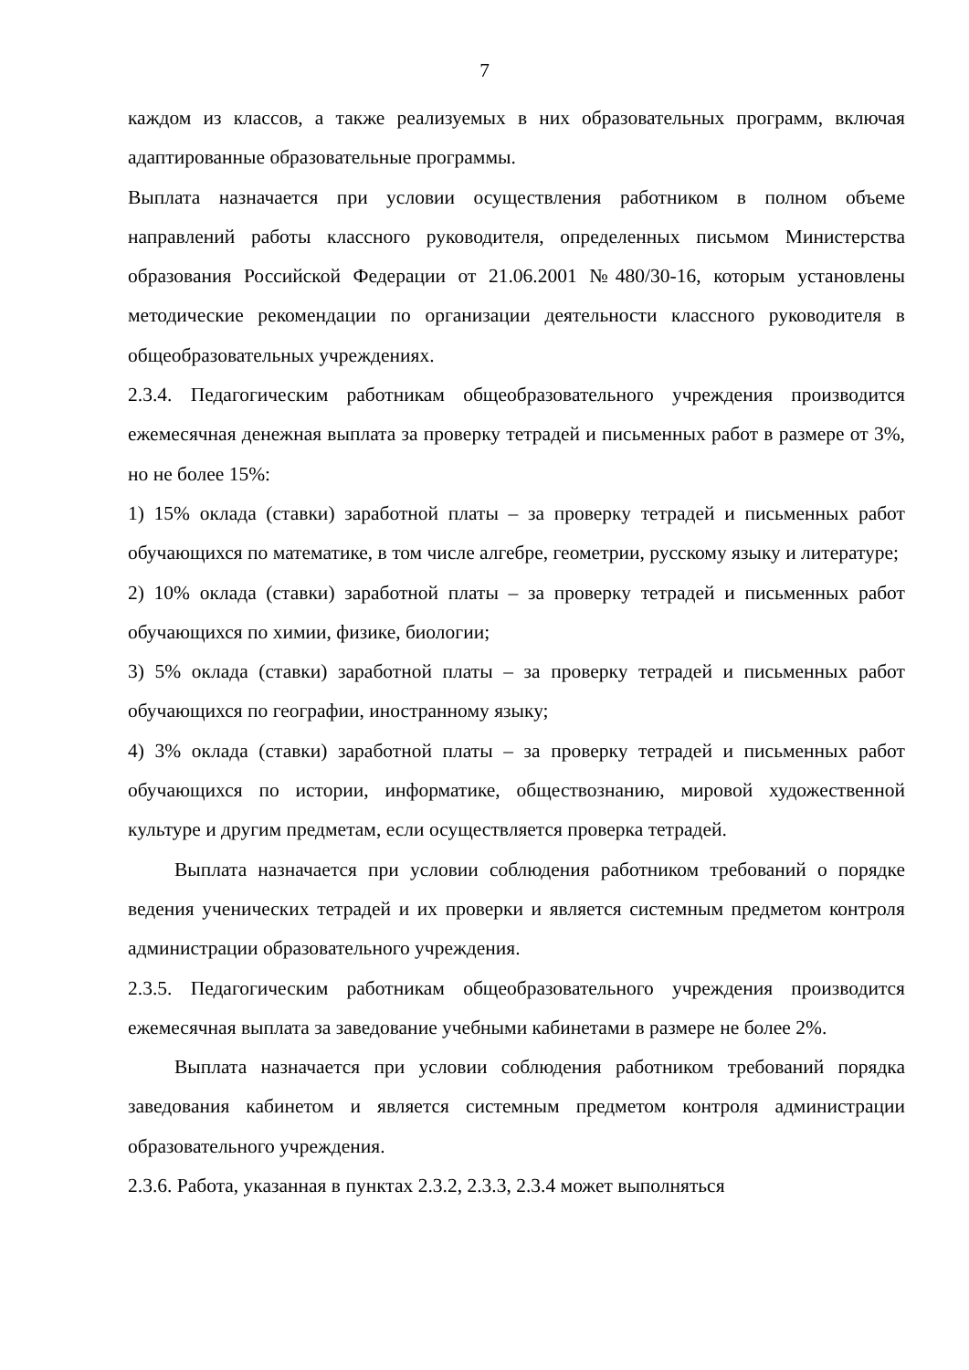7
каждом из классов, а также реализуемых в них образовательных программ, включая адаптированные образовательные программы.
Выплата назначается при условии осуществления работником в полном объеме направлений работы классного руководителя, определенных письмом Министерства образования Российской Федерации от 21.06.2001 №480/30-16, которым установлены методические рекомендации по организации деятельности классного руководителя в общеобразовательных учреждениях.
2.3.4. Педагогическим работникам общеобразовательного учреждения производится ежемесячная денежная выплата за проверку тетрадей и письменных работ в размере от 3%, но не более 15%:
1) 15% оклада (ставки) заработной платы – за проверку тетрадей и письменных работ обучающихся по математике, в том числе алгебре, геометрии, русскому языку и литературе;
2) 10% оклада (ставки) заработной платы – за проверку тетрадей и письменных работ обучающихся по химии, физике, биологии;
3) 5% оклада (ставки) заработной платы – за проверку тетрадей и письменных работ обучающихся по географии, иностранному языку;
4) 3% оклада (ставки) заработной платы – за проверку тетрадей и письменных работ обучающихся по истории, информатике, обществознанию, мировой художественной культуре и другим предметам, если осуществляется проверка тетрадей.
Выплата назначается при условии соблюдения работником требований о порядке ведения ученических тетрадей и их проверки и является системным предметом контроля администрации образовательного учреждения.
2.3.5. Педагогическим работникам общеобразовательного учреждения производится ежемесячная выплата за заведование учебными кабинетами в размере не более 2%.
Выплата назначается при условии соблюдения работником требований порядка заведования кабинетом и является системным предметом контроля администрации образовательного учреждения.
2.3.6. Работа, указанная в пунктах 2.3.2, 2.3.3, 2.3.4 может выполняться